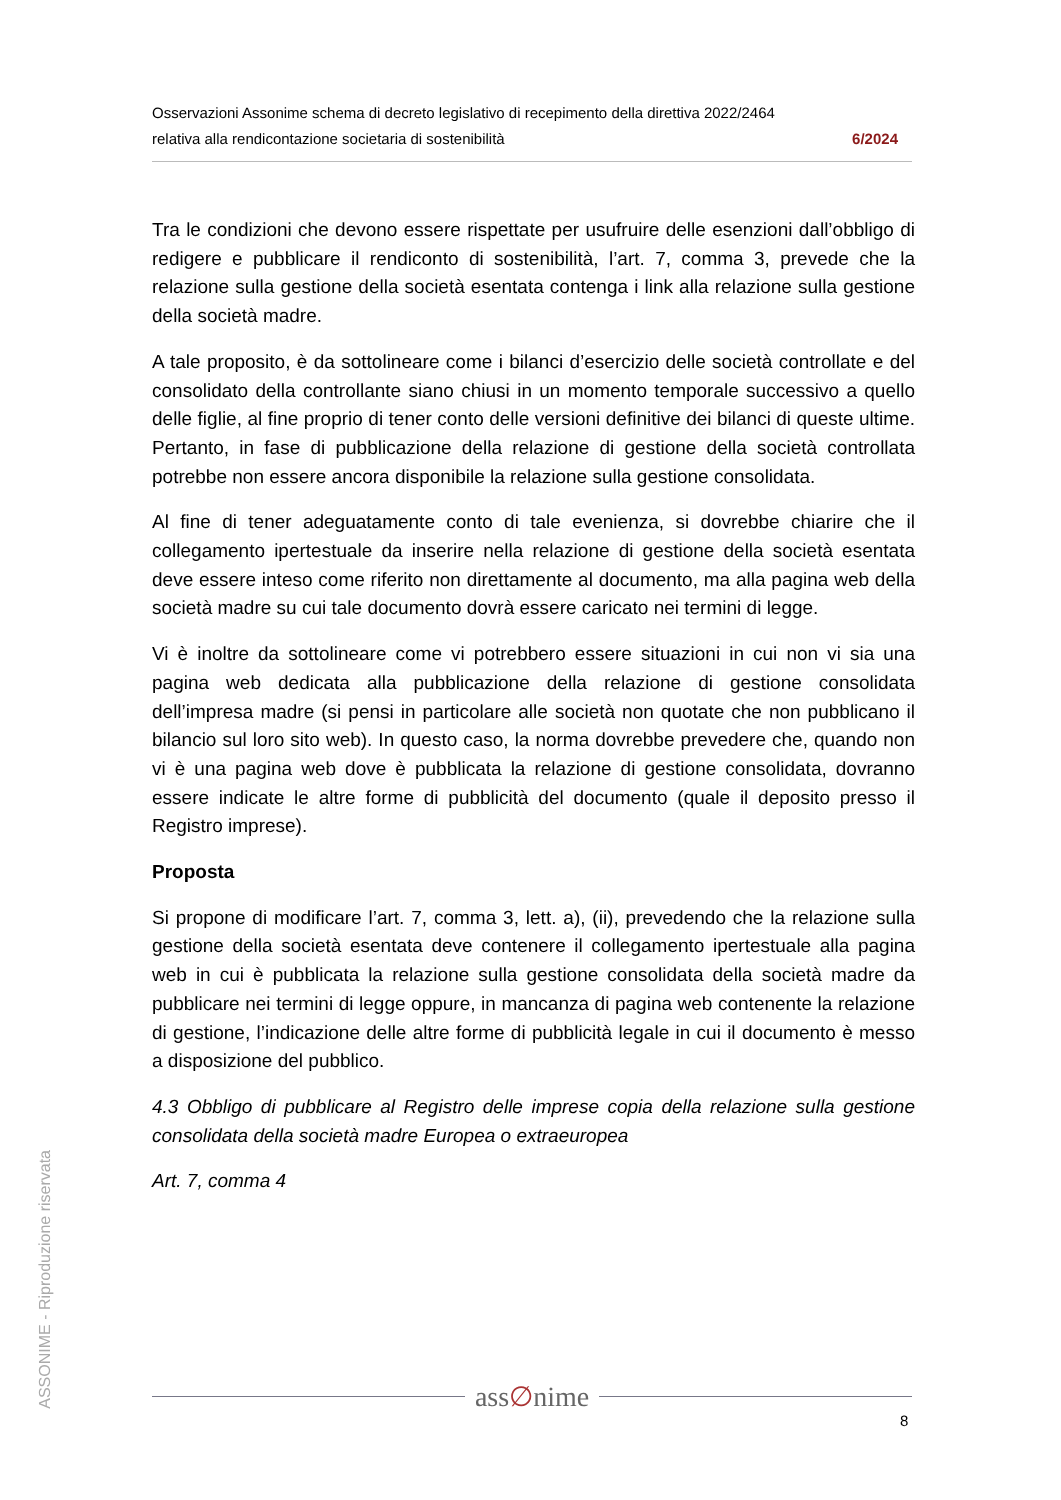Osservazioni Assonime schema di decreto legislativo di recepimento della direttiva 2022/2464
relativa alla rendicontazione societaria di sostenibilità 6/2024
Tra le condizioni che devono essere rispettate per usufruire delle esenzioni dall’obbligo di redigere e pubblicare il rendiconto di sostenibilità, l’art. 7, comma 3, prevede che la relazione sulla gestione della società esentata contenga i link alla relazione sulla gestione della società madre.
A tale proposito, è da sottolineare come i bilanci d’esercizio delle società controllate e del consolidato della controllante siano chiusi in un momento temporale successivo a quello delle figlie, al fine proprio di tener conto delle versioni definitive dei bilanci di queste ultime. Pertanto, in fase di pubblicazione della relazione di gestione della società controllata potrebbe non essere ancora disponibile la relazione sulla gestione consolidata.
Al fine di tener adeguatamente conto di tale evenienza, si dovrebbe chiarire che il collegamento ipertestuale da inserire nella relazione di gestione della società esentata deve essere inteso come riferito non direttamente al documento, ma alla pagina web della società madre su cui tale documento dovrà essere caricato nei termini di legge.
Vi è inoltre da sottolineare come vi potrebbero essere situazioni in cui non vi sia una pagina web dedicata alla pubblicazione della relazione di gestione consolidata dell’impresa madre (si pensi in particolare alle società non quotate che non pubblicano il bilancio sul loro sito web). In questo caso, la norma dovrebbe prevedere che, quando non vi è una pagina web dove è pubblicata la relazione di gestione consolidata, dovranno essere indicate le altre forme di pubblicità del documento (quale il deposito presso il Registro imprese).
Proposta
Si propone di modificare l’art. 7, comma 3, lett. a), (ii), prevedendo che la relazione sulla gestione della società esentata deve contenere il collegamento ipertestuale alla pagina web in cui è pubblicata la relazione sulla gestione consolidata della società madre da pubblicare nei termini di legge oppure, in mancanza di pagina web contenente la relazione di gestione, l’indicazione delle altre forme di pubblicità legale in cui il documento è messo a disposizione del pubblico.
4.3 Obbligo di pubblicare al Registro delle imprese copia della relazione sulla gestione consolidata della società madre Europea o extraeuropea
Art. 7, comma 4
ASSONIME - Riproduzione riservata
ass∅nime
8